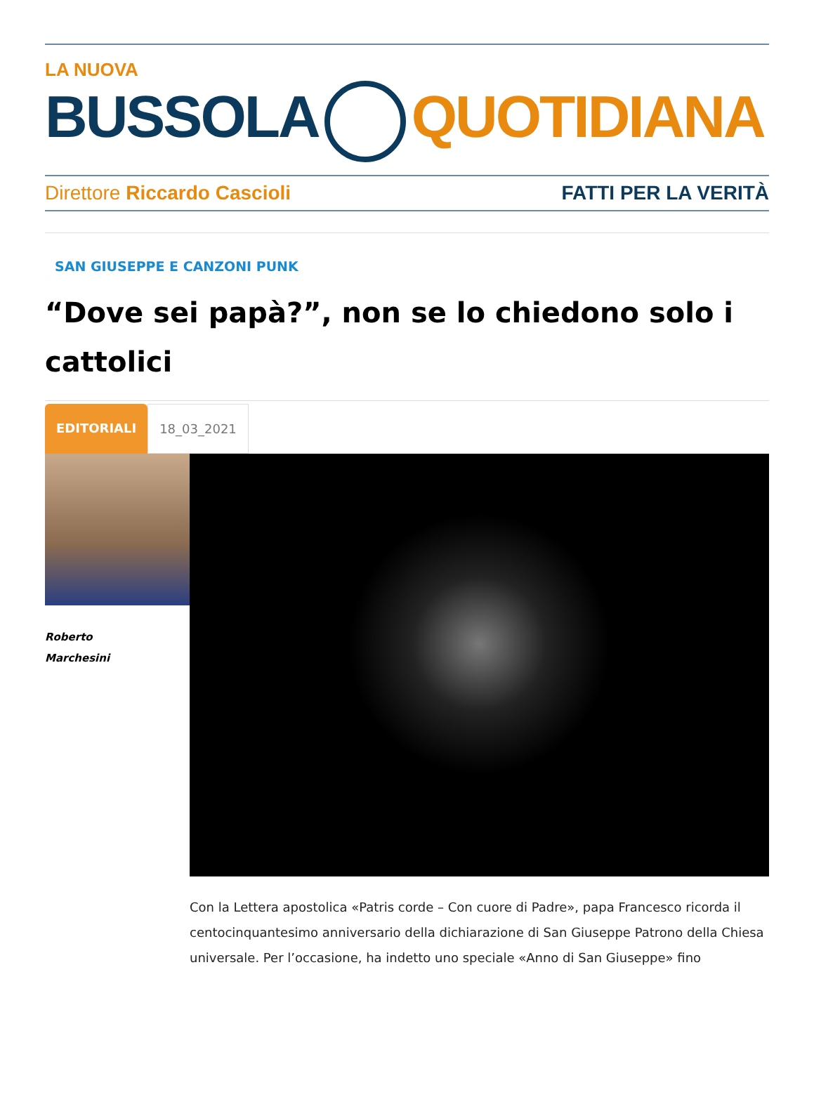LA NUOVA
BUSSOLA QUOTIDIANA
Direttore Riccardo Cascioli FATTI PER LA VERITÀ
SAN GIUSEPPE E CANZONI PUNK
“Dove sei papà?”, non se lo chiedono solo i cattolici
EDITORIALI 18_03_2021
Roberto
Marchesini
Con la Lettera apostolica «Patris corde – Con cuore di Padre», papa Francesco ricorda il centocinquantesimo anniversario della dichiarazione di San Giuseppe Patrono della Chiesa universale. Per l’occasione, ha indetto uno speciale «Anno di San Giuseppe» fino